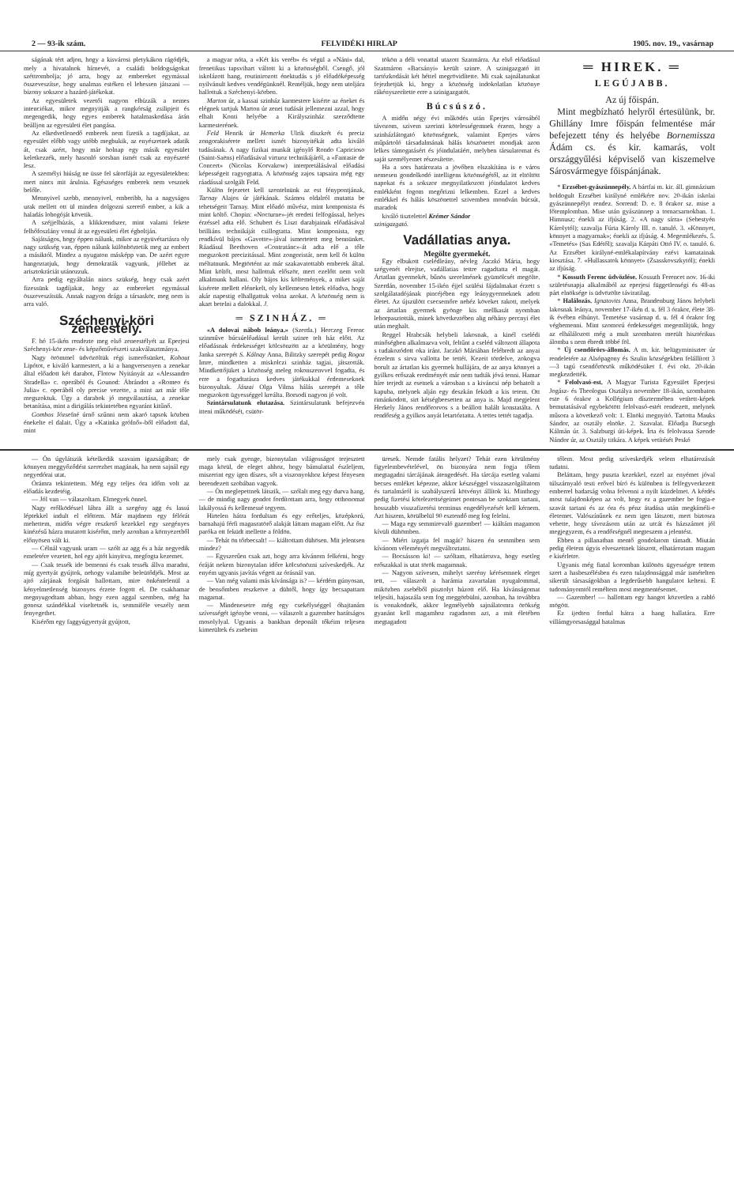2 — 93-ik szám. FELVIDÉKI HIRLAP 1905. nov. 19., vasárnap
ságának tért adjon, hogy a kisvárosi pletykákon rágódjék, mely a hivatalnok hírnevét, a családi boldogságokat széttrombolja; jó arra, hogy az embereket egymással összeveszítse, hogy unalmas estéken el lehessen játszani — bizony sokszor a hazárd-játékokat.
Az egyesületek vezetői nagyon elbízzák a nemes intenciókat, mikor megnyitják a rangkórság zsilipjeit és megengedik, hogy egyes emberek hatalmaskodása árán beálljon az egyesületi élet pangása.
Az elkedvetlenedő emberek nem fizetik a tagdíjakat, az egyesület előbb vagy utóbb megbukik, az enyészetnek adatik át, csak azért, hogy már holnap egy másik egyesület keletkezzék, mely hasonló sorsban ismét csak az enyészeté lesz.
A személyi hiúság ne üsse fel sátorfáját az egyesületekben: mert nincs mit árulnia. Egészséges emberek nem vesznek belőle.
Mennyivel szebb, mennyivel, emberibb, ha a nagyságos urak mellett ott ül minden dolgozni szerető ember, a kik a haladás lobogóját követik.
A széjjelhúzás, a klikkrendszer, mint valami fekete felhőfoszlány vonul át az egyesületi élet égboltján.
Sajátságos, hogy éppen nálunk, mikor az együvétartásra oly nagy szükség van, éppen nálunk különböztetik meg az embert a másiktól. Mindez a nyugaton másképp van. De azért egyre hangoztatjuk, hogy demokraták vagyunk, jóllehet az arisztokráciát utánozzuk.
Arra pedig egyáltalán nincs szükség, hogy csak azért fizessünk tagdíjakat, hogy az embereket egymással összeveszítsük. Annak nagyon drága a társaskör, meg nem is arra való.
Széchenyi-köri zeneestély.
F. hó 15-ikén rendezte meg első zeneestélyét az Eperjesi Széchenyi-kör zene- és képzőművészeti szakválasztmánya.
Nagy örömmel üdvözöltük régi ismerősünket, Kohout Lipótot, e kiváló karmestert, a ki a hangversenyen a zenekar által előadott két darabot, Flotow Nyitányát az «Alessandro Stradella» c. operából és Gounod: Ábrándot a «Romeo és Julia» c. operából oly precise vezette, a mint azt már tőle megszoktuk. Úgy a darabok jó megválasztása, a zenekar betanítása, mint a dirigálás tekintetében egyaránt kitűnő.
Gombos Józsefné úrnő szűnni nem akaró tapsok közben énekelte el dalait. Úgy a «Katinka grófnő»-ből előadott dal, mint
a magyar nóta, a «Két kis veréb» és végül a «Náni» dal, frenetikus tapsvihart váltott ki a közönségből. Csengő, jól iskolázott hang, routinirozott énektudás s jó előadóképesség nyilvánult kedves vendégünknél. Reméljük, hogy nem utoljára hallottuk a Széchenyi-körben.
Marton úr, a kassai szinház karmestere kisérte az éneket és elégnek tartjuk Marton úr zenei tudását jellemezni azzal, hogy elhalt Konti helyébe a Királyszinház szerződtette karmesterének.
Feld Henrik úr Hemerka Ulrik diszkrét és preciz zongorakisérete mellett ismét bizonyitékát adta kiváló tudásának. A nagy fizikai munkát igénylő Rondo Capricioso (Saint-Saëns) előadásával virtuoz technikájáról, a «Fantasie de Concert» (Nicolas Korvakow) interpretálásával előadási képességeit ragyogtatta. A közönség zajos tapsaira még egy ráadással szolgált Feld.
Külön fejezetet kell szentelnünk az est fénypontjának, Tarnay Alajos úr játékának. Számos oldalról mutatta be tehetségeit Tarnay. Mint előadó művész, mint komponista és mint költő. Chopin: «Nocturne»-jét eredeti felfogással, helyes érzéssel adta elő. Schubert és Liszt darabjainak előadásával brilliáns technikáját csillogtatta. Mint komponista, egy rendkívül bájos «Gavotte»-jával ismertetett meg bennünket. Ráadásul Beethoven «Contratánc»-át adta elő a tőle megszokott precizitással. Mint zongoristát, nem kell őt külön méltatnunk. Megtörtént az már szakavatottabb emberek által. Mint költőt, most hallottuk először, mert ezelőtt nem volt alkalmunk hallani. Oly bájos kis költemények, a miket saját kisérete mellett elénekelt, oly kellemesen lettek előadva, hogy akár napestig elhallgattuk volna azokat. A közönség nem is akart betelni a dalokkal. J.
═ SZINHÁZ. ═
«A dolovai nábob leánya.» (Szerda.) Herczeg Ferenc szinműve búcsúelőadásul került szinre telt ház előtt. Az előadásnak érdekességet kölcsönzött az a körülmény, hogy Janka szerepét S. Kálnay Anna, Bilitzky szerepét pedig Rogoz Imre, mindketten a miskolczi szinház tagjai, játszották. Mindkettőjüket a közönség meleg rokonszenvvel fogadta, és erre a fogadtatásra kedves játékukkal érdemesek­nek bizonyultak. Jászai Olga Vilma hálás szerepét a tőle megszokott ügyességgel kreálta. Borsodi nagyon jó volt.
Szintársulatunk elutazása. Szintársulatunk befejezvén itteni működését, csütör-
tökön a déli vonattal utazott Szatmárra. Az első előadásul Szatmáron «Bacsányi» került szinre. A szinigazgató itt tartózkodását két héttel megrövidítette. Mi csak sajnálatunkat fejezhetjük ki, hogy a közönség indokolatlan közönye rákényszerítette erre a szinigazgatót.
Búcsúszó.
A midőn négy évi működés után Eperjes városából távozom, szivem szerinti kötelességemnek érzem, hogy a szinházlátogató közönségnek, valamint Eperjes város műpártoló társadalmának hálás köszönetet mondjak azon lelkes támogatásért és jóindulatáért, melyben társulatomat és saját személyemet részesítette.
Ha a sors határozata a jövőben elszakítána is e város nemesen gondolkodó intelligens közönségétől, az itt eltöltött napokat és a sokszor megnyilatkozott jóindulatot kedves emlékként fogom megőrizni lelkemben. Ezzel a kedves emlékkel és hálás köszönettel szivemben mondván búcsút, maradok
kiváló tisztelettel Krémer Sándor
szinigazgató.
Vadállatias anya.
Megölte gyermekét.
Egy elbukott cselédleány, névleg Jaczkó Mária, hogy szégyenét elrejtse, vadállatias tettre ragadtatta el magát. Ártatlan gyermekét, bűnös szerelmének gyümölcsét megölte. Szerdán, november 15-ikén éjjel szülési fájdalmakat érzett s szolgálatadójának pincéjében egy leánygyermeknek adott életet. Az újszülött csecsemőre nehéz köveket rakott, melyek az ártatlan gyermek gyönge kis mellkasát nyomban lehorpasztották, minek következtében alig néhány percnyi élet után meghalt.
Reggel Hrabcsák helybeli lakosnak, a kinél cselédi minőségben alkalmazva volt, feltűnt a cseléd változott állapota s tudakozódott oka iránt. Jaczkó Máriában felébredt az anyai érzelem s sirva vallotta be tettét. Kezeit tördelve, zokogva borult az ártatlan kis gyermek hullájára, de az anya könnyei a gyilkos erőszak eredményét már nem tudták jóvá tenni. Hamar híre terjedt az esetnek a városban s a kiváncsi nép behatolt a kapuba, melynek alján egy deszkán feküdt a kis tetem. Ott rimánkodott, sirt kétségbeesetten az anya is. Majd megjelent Herkely János rendőrorvos s a beállott halált konstatálta. A rendőrség a gyilkos anyát letartóztatta. A tettes tettét tagadja.
═ HIREK. ═
LEGÚJABB.
Az új főispán.
Mint megbízható helyről értesülünk, br. Ghillány Imre főispán felmentése már befejezett tény és helyébe Bornemissza Ádám cs. és kir. kamarás, volt országgyűlési képviselő van kiszemelve Sárosvármegye főispánjának.
* Erzsébet-gyászünnepély. A bártfai m. kir. áll. gimnázium boldogult Erzsébet királyné emlékére nov. 20-ikán iskolai gyászünnepélyt rendez. Sorrend: D. e. 8 órakor sz. mise a főtemplomban. Mise után gyászünnep a tornacsarnokban. 1. Himnusz; énekli az ifjúság. 2. «A nagy sírra» (Sebestyén Károlytól); szavalja Fúria Károly III. o. tanuló. 3. «Könnyet, könnyet a magyarnak»; énekli az ifjúság. 4. Megemlékezés. 5. «Temetés» (Sas Edétől); szavalja Kárpáti Ottó IV. o. tanuló. 6. Az Erzsébet királyné-emlékalapítvány ezévi kamatainak kiosztása. 7. «Hullassatok könnyet» (Zsasskovszkytól); énekli az ifjúság.
* Kossuth Ferenc üdvözlése. Kossuth Ferencet nov. 16-iki születésnapja alkalmából az eperjesi függetlenségi és 48-as párt elnöksége is üdvözölte táviratilag.
* Halálozás. Ignatovits Anna, Brandenburg János helybeli lakosnak leánya, november 17-ikén d. u. fél 3 órakor, élete 38-ik évében elhúnyt. Temetése vasárnap d. u. fél 4 órakor fog végbemenni. Mint szomorú érdekességet megemlítjük, hogy az elhálálozott még a mult szombaton merült hisztérikus álomba s nem ébredt többé föl.
* Új csendőrörs-állomás. A m. kir. belügyminiszter úr rendeletére az Alsópagony és Szulin községekben felállított 3—3 tagú csendőrörsök működésüket f. évi okt. 20-ikán megkezdették.
* Felolvasó-est. A Magyar Turista Egyesület Eperjesi Jogász- és Theologus Osztálya november 18-ikán, szombaton este 6 órakor a Kollégium dísztermében vetített-képek bemutatásával egybekötött felolvasó-estét rendezett, melynek műsora a következő volt: 1. Elnöki megnyitó. Tartotta Mauks Sándor, az osztály elnöke. 2. Szavalat. Előadja Bucsegh Kálmán úr. 3. Salzburgi úti-képek. Írta és felolvassa Szende Nándor úr, az Osztály titkára. A képek vetítését Peskó
— Ön úgylátszik kételkedik szavaim igazságában; de könnyen meggyőződést szerezhet magának, ha nem sajnál egy negyedórai utat.
Órámra tekintettem. Még egy teljes óra időm volt az előadás kezdetéig.
— Jól van — válaszoltam. Elmegyek önnel.
Nagy erőlködéssel lábra állt a szegény agg és lassú léptekkel indult el előttem. Már majdnem egy félórát mehettem, midőn végre reszkető kezekkel egy szegényes kinézésű házra mutatott kisérőm, mely azonban a környezetből előnyösen vált ki.
— Célnál vagyunk uram — szólt az agg és a ház negyedik emeletére vezetett, hol egy ajtót kinyitva, megfogta kezemet.
— Csak tessék ide bemenni és csak tessék állva maradni, míg gyertyát gyújtok, nehogy valamibe beleütődjék. Most az ajtó zárjának forgását hallottam, mire önkéntelenül a kényelmetlenség bizonyos érzete fogott el. De csakhamar megnyugodtam abban, hogy ezen aggal szemben, még ha gonosz szándékkal viseltetnék is, semmiféle veszély nem fenyegethet.
Kisérőm egy faggyúgyertyát gyújtott,
mely csak gyenge, bizonytalan világosságot terjesztett maga körül, de eleget ahhoz, hogy bámulattal észleljem, miszerint egy igen díszes, sőt a viszonyokhoz képest fényesen berendezett szobában vagyok.
— Ön meglepettnek látszik, — szólalt meg egy durva hang, — de mindig nagy gondot fordítottam arra, hogy otthonomat lakályossá és kellemessé tegyem.
Hirtelen hátra fordultam és egy erőteljes, középkorú, barnahajú férfi magasratörő alakját láttam magam előtt. Az ősz paróka ott feküdt mellette a földön.
— Tehát ön tőrbecsalt! — kiáltottam dühösen. Mit jelentsen mindez?
— Egyszerűen csak azt, hogy arra kívánom felkérni, hogy óráját nekem bizonytalan időre kölcsönözni szíveskedjék. Az enyém ugyanis javítás végett az órásnál van.
— Van még valami más kívánsága is? — kérdém gúnyosan, de bensőmben reszketve a dühtől, hogy így becsapattam magamat.
— Mindenesetre még egy csekélységgel óhajtanám szívességét igénybe venni, — válaszolt a gazember barátságos mosolylyal. Ugyanis a bankban deponált tőkéim teljesen kimerültek és zsebeim
üresek. Nemde fatális helyzet? Tehát ezen körülmény figyelembevételével, ön bizonyára nem fogja tőlem megtagadni tárcájának átengedését. Ha tárcája esetleg valami becses emléket képezne, akkor készséggel visszaszolgáltatom és tartalmáról is szabályszerű kötvényt állítok ki. Minthogy pedig fizetési kötelezettségeimet pontosan be szoktam tartani, hosszabb visszafizetési terminus engedélyezését kell kérnem. Azt hiszem, körülbelül 90 esztendő meg fog felelni.
— Maga egy semmirevaló gazember! — kiáltám magamon kívüli dühömben.
— Miért izgatja fel magát? hiszen én semmiben sem kívánom véleményét megváltoztatni.
— Bocsásson ki! — szóltam, elhatározva, hogy esetleg erőszakkal is utat török magamnak.
— Nagyon szívesen, mihelyt szerény kérésemnek eleget tett, — válaszolt a harámia zavartalan nyugalommal, miközben zsebéből pisztolyt húzott elő. Ha kívánságomat teljesíti, hajaszála sem fog meggörbülni, azonban, ha továbbra is vonakodnék, akkor legmélyebb sajnálatomra örökség gyanánt kell magamhoz ragadnom azt, a mit életében megtagadott
tőlem. Most pedig szíveskedjék velem elhatározását tudatni.
Beláttam, hogy puszta kezekkel, ezzel az enyémet jóval túlszárnyaló testi erővel bíró és különben is felfegyverkezett emberrel badarság volna felvenni a nyilt küzdelmet. A kérdés most tulajdonképen az volt, hogy ez a gazember be fogja-e szavát tartani és az óra és pénz átadása után megkíméli-e életemet. Valószínűnek ez nem igen látszott, mert biztosra vehette, hogy távozásom után az utcát és házszámot jól megjegyzem, és a rendőrségnél megteszem a jelentést.
Ebben a pillanatban mentő gondolatom támadt. Miután pedig életem úgyis elveszettnek látszott, elhatároztam magam e kisérletre.
Ugyanis még fiatal koromban különös ügyességre tettem szert a hasbeszélésben és ezen tulajdonsággal már ismételten sikerült társaságokban a legderűsebb hangulatot kelteni. E tudományomtól reméltem most megmentésemet.
— Gazember! — hallottam egy hangot közvetlen a rabló mögött.
Ez ijedten fordul hátra a hang hallatára. Erre villámgyorsasággal hatalmas